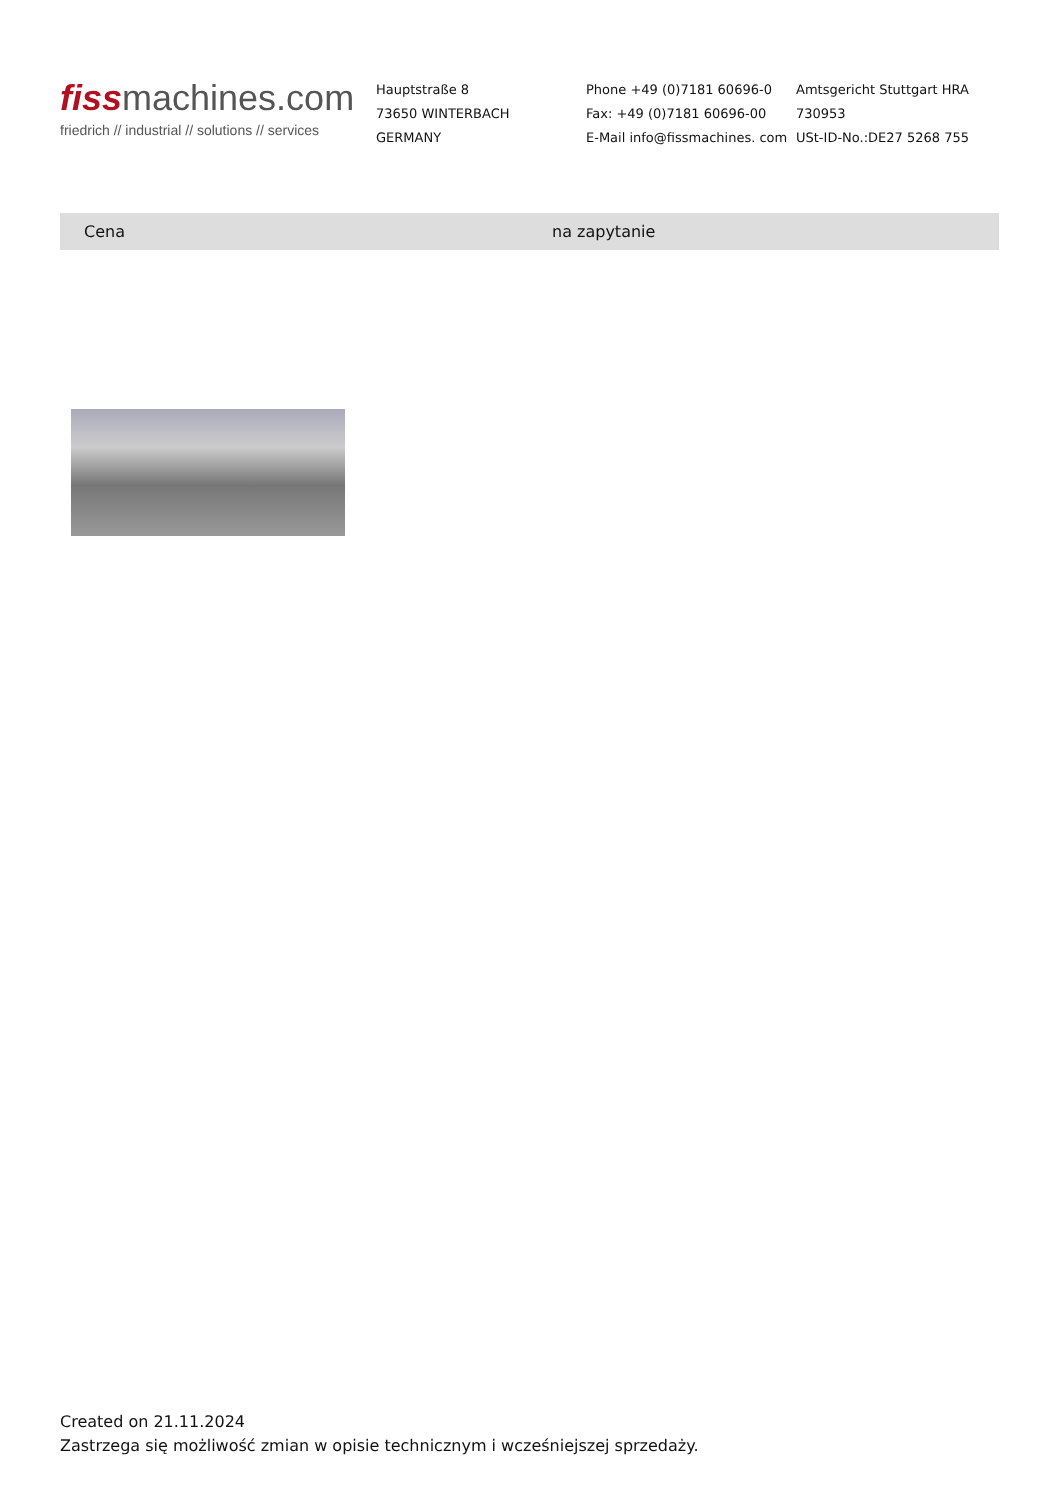fissmachines.com
friedrich // industrial // solutions // services
Hauptstraße 8
73650 WINTERBACH
GERMANY
Phone +49 (0)7181 60696-0
Fax: +49 (0)7181 60696-00
E-Mail info@fissmachines. com
Amtsgericht Stuttgart HRA
730953
USt-ID-No.:DE27 5268 755
| Cena | na zapytanie |
Created on 21.11.2024
Zastrzega się możliwość zmian w opisie technicznym i wcześniejszej sprzedaży.